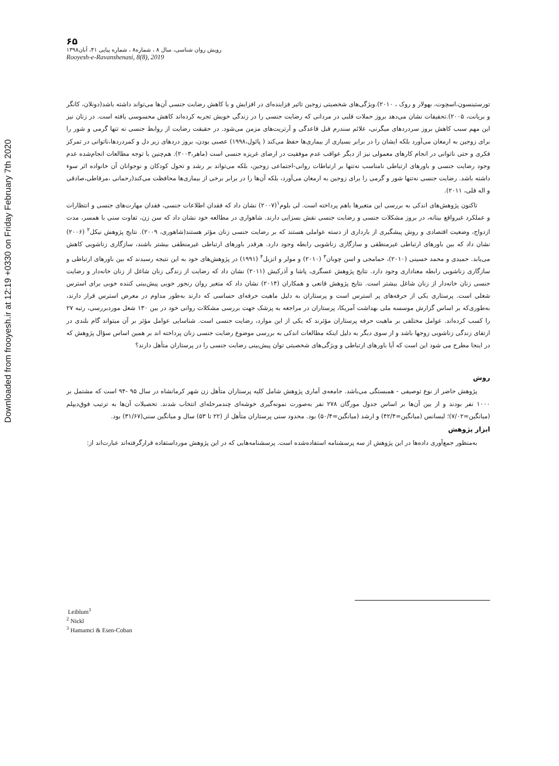Downloaded from frooyesh.ir at 12:19 +0330 on Friday February 7th 2020
۶۵
رویش روان شناسی، سال ۸ ، شماره۸ ، شماره پیاپی ۴۱، آبان۱۳۹۸
Rooyesh-e-Ravanshenasi, 8(8), 2019
تورستینسون،اسچوت، بهولار و روک ، ۲۰۱۰).ویژگی‌های شخصیتی زوجین تاثیر فزاینده‌ای در افزایش و یا کاهش رضایت جنسی آن‌ها می‌تواند داشته باشد(دونلان، کانگر و بریانت، ۲۰۰۵).تحقیقات نشان می‌دهد بروز حملات قلبی در مردانی که رضایت جنسی را در زندگی خویش تجربه کرده‌اند کاهش محسوسی یافته است. در زنان نیز این مهم سبب کاهش بروز سردردهای میگرنی، علائم سندرم قبل قاعدگی و آرتریت‌های مزمن می‌شود. در حقیقت رضایت از روابط جنسی نه تنها گرمی و شور را برای زوجین به ارمغان می‌آورد بلکه ایشان را در برابر بسیاری از بیماری‌ها حفظ می‌کند ( پائول،۱۹۹۸) عصبی بودن، بروز دردهای زیر دل و کمردردها،ناتوانی در تمرکز فکری و حتی ناتوانی در انجام کارهای معمولی نیز از دیگر عواقب عدم موفقیت در ارضای غریزه جنسی است (ماهر،۲۰۰۳). هم‌چنین با توجه مطالعات انجام‌شده عدم وجود رضایت جنسی و باورهای ارتباطی نامناسب نه‌تنها بر ارتباطات روانی-اجتماعی زوجین، بلکه می‌تواند بر رشد و تحول کودکان و نوجوانان آن خانواده اثر سوء داشته باشد. رضایت جنسی نه‌تنها شور و گرمی را برای زوجین به ارمغان می‌آورد، بلکه آن‌ها را در برابر برخی از بیماری‌ها محافظت می‌کند(رحمانی ،مرقاطی،صادقی و اله قلی، ۲۰۱۱).
تاکنون پژوهش‌های اندکی به بررسی این متغیرها باهم پرداخته است. لی بلوم<sup>۱</sup>(۲۰۰۷) نشان داد که فقدان اطلاعات جنسی، فقدان مهارت‌های جنسی و انتظارات و عملکرد غیرواقع بینانه، در بروز مشکلات جنسی و رضایت جنسی نقش بسزایی دارند. شاهواری در مطالعه خود نشان داد که سن زن، تفاوت سنی با همسر، مدت ازدواج، وضعیت اقتصادی و روش پیشگیری از بارداری از دسته عواملی هستند که بر رضایت جنسی زنان مؤثر هستند(شاهوری، ۲۰۰۹). نتایج پژوهش نیکل<sup>۲</sup> (۲۰۰۶) نشان داد که بین باورهای ارتباطی غیرمنطقی و سازگاری زناشویی رابطه وجود دارد. هرقدر باورهای ارتباطی غیرمنطقی بیشتر باشند، سازگاری زناشویی کاهش می‌یابد. حمیدی و محمد حسینی (۲۰۱۰)، حمامجی و اسن چوبان<sup>۳</sup> (۲۰۱۰) و مولر و انزیل<sup>۴</sup> (۱۹۹۱) در پژوهش‌های خود به این نتیجه رسیدند که بین باورهای ارتباطی و سازگاری زناشویی رابطه معناداری وجود دارد. نتایج پژوهش عسگری، پاشا و آذرکیش (۲۰۱۱) نشان داد که رضایت از زندگی زنان شاغل از زنان خانه‌دار و رضایت جنسی زنان خانه‌دار از زنان شاغل بیشتر است. نتایج پژوهش قانعی و همکاران (۲۰۱۴) نشان داد که متغیر روان رنجور خویی پیش‌بینی کننده خوبی برای استرس شغلی است. پرستاری یکی از حرفه‌های پر استرس است و پرستاران به دلیل ماهیت حرفه‌ای حساسی که دارند به‌طور مداوم در معرض استرس قرار دارند، به‌طوری‌که بر اساس گزارش موسسه ملی بهداشت آمریکا، پرستاران در مراجعه به پزشک جهت بررسی مشکلات روانی خود در بین ۱۳۰ شغل موردبررسی، رتبه ۲۷ را کسب کرده‌اند. عوامل مختلفی بر ماهیت حرفه پرستاران مؤثرند که یکی از این موارد، رضایت جنسی است. شناسایی عوامل مؤثر بر آن میتواند گام بلندی در ارتقای زندگی زناشویی زوجها باشد و از سوی دیگر به دلیل اینکه مطالعات اندکی به بررسی موضوع رضایت جنسی زنان پرداخته اند بر همین اساس سؤال پژوهش که در اینجا مطرح می شود این است که آیا باورهای ارتباطی و ویژگی‌های شخصیتی توان پیش‌بینی رضایت جنسی را در پرستاران متأهل دارند؟
روش
پژوهش حاضر از نوع توصیفی - همبستگی می‌باشد. جامعه‌ی آماری پژوهش شامل کلیه پرستاران متأهل زن شهر کرمانشاه در سال ۹۵ -۹۴ است که مشتمل بر ۱۰۰۰ نفر بودند و از بین آن‌ها بر اساس جدول مورگان ۲۷۸ نفر به‌صورت نمونه‌گیری خوشه‌ای چندمرحله‌ای انتخاب شدند. تحصیلات آن‌ها به ترتیب فوق‌دیپلم (میانگین=۷/۰۲)؛ لیسانس (میانگین=۴۲/۴) و ارشد (میانگین=۵۰/۴) بود. محدود سنی پرستاران متأهل از (۲۲ تا ۵۳) سال و میانگین سنی(۳۱/۶۷) بود.
ابزار پژوهش
به‌منظور جمع‌آوری داده‌ها در این پژوهش از سه پرسشنامه استفاده‌شده است. پرسشنامه‌هایی که در این پژوهش مورداستفاده قرارگرفته‌اند عبارت‌اند از:
Leiblum<sup>1</sup>
<sup>2</sup> Nickl
<sup>3</sup> Hamamci & Esen-Coban